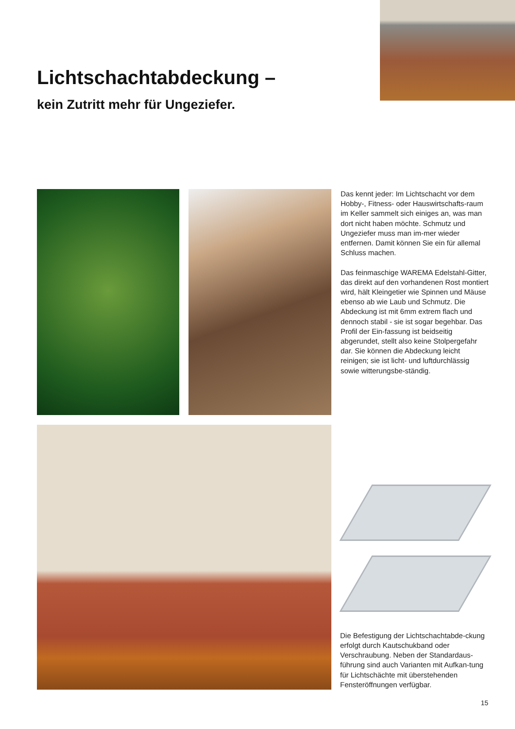Lichtschachtabdeckung –
kein Zutritt mehr für Ungeziefer.
Das kennt jeder: Im Lichtschacht vor dem Hobby-, Fitness- oder Hauswirtschafts-raum im Keller sammelt sich einiges an, was man dort nicht haben möchte. Schmutz und Ungeziefer muss man im-mer wieder entfernen. Damit können Sie ein für allemal Schluss machen.
Das feinmaschige WAREMA Edelstahl-Gitter, das direkt auf den vorhandenen Rost montiert wird, hält Kleingetier wie Spinnen und Mäuse ebenso ab wie Laub und Schmutz. Die Abdeckung ist mit 6mm extrem flach und dennoch stabil - sie ist sogar begehbar. Das Profil der Ein-fassung ist beidseitig abgerundet, stellt also keine Stolpergefahr dar. Sie können die Abdeckung leicht reinigen; sie ist licht- und luftdurchlässig sowie witterungsbe-ständig.
Die Befestigung der Lichtschachtabde-ckung erfolgt durch Kautschukband oder Verschraubung. Neben der Standardaus-führung sind auch Varianten mit Aufkan-tung für Lichtschächte mit überstehenden Fensteröffnungen verfügbar.
15